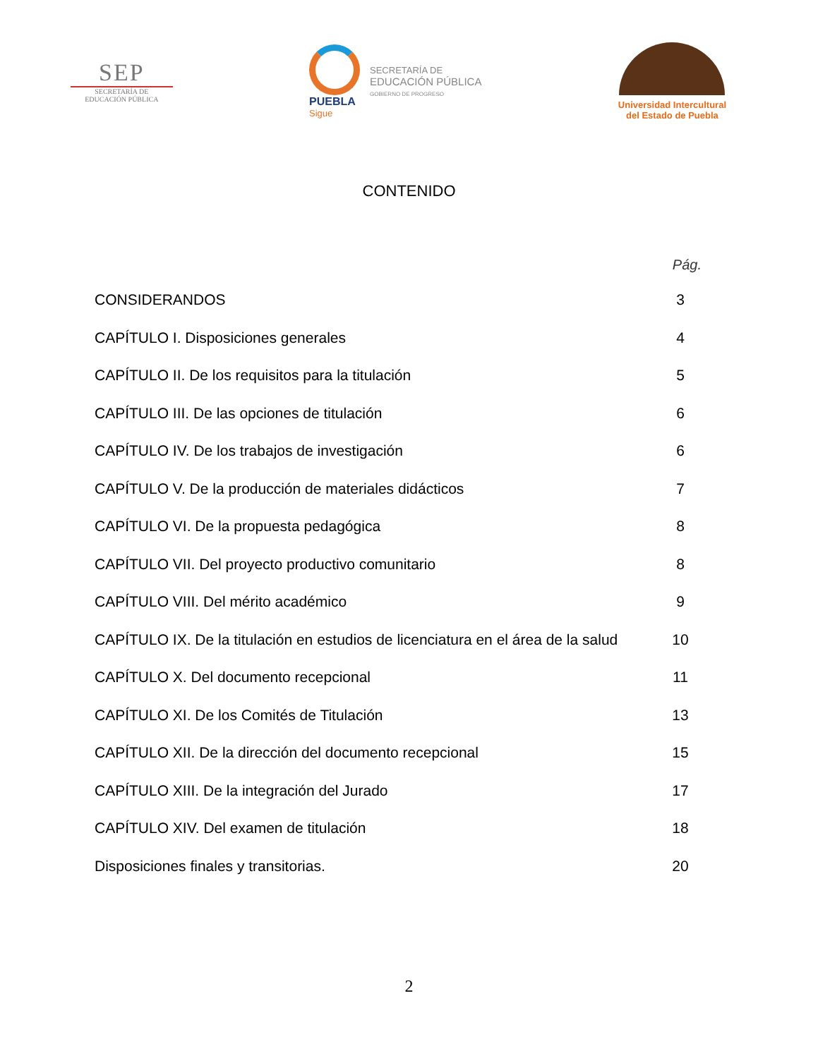SEP
SECRETARÍA DE
EDUCACIÓN PÚBLICA
PUEBLA
Sigue
SECRETARÍA DE
EDUCACIÓN PÚBLICA
GOBIERNO DE PROGRESO
Universidad Intercultural
del Estado de Puebla
CONTENIDO
Pág.
CONSIDERANDOS 3
CAPÍTULO I. Disposiciones generales 4
CAPÍTULO II. De los requisitos para la titulación 5
CAPÍTULO III. De las opciones de titulación 6
CAPÍTULO IV. De los trabajos de investigación 6
CAPÍTULO V. De la producción de materiales didácticos 7
CAPÍTULO VI. De la propuesta pedagógica 8
CAPÍTULO VII. Del proyecto productivo comunitario 8
CAPÍTULO VIII. Del mérito académico 9
CAPÍTULO IX. De la titulación en estudios de licenciatura en el área de la salud 10
CAPÍTULO X. Del documento recepcional 11
CAPÍTULO XI. De los Comités de Titulación 13
CAPÍTULO XII. De la dirección del documento recepcional 15
CAPÍTULO XIII. De la integración del Jurado 17
CAPÍTULO XIV. Del examen de titulación 18
Disposiciones finales y transitorias. 20
2